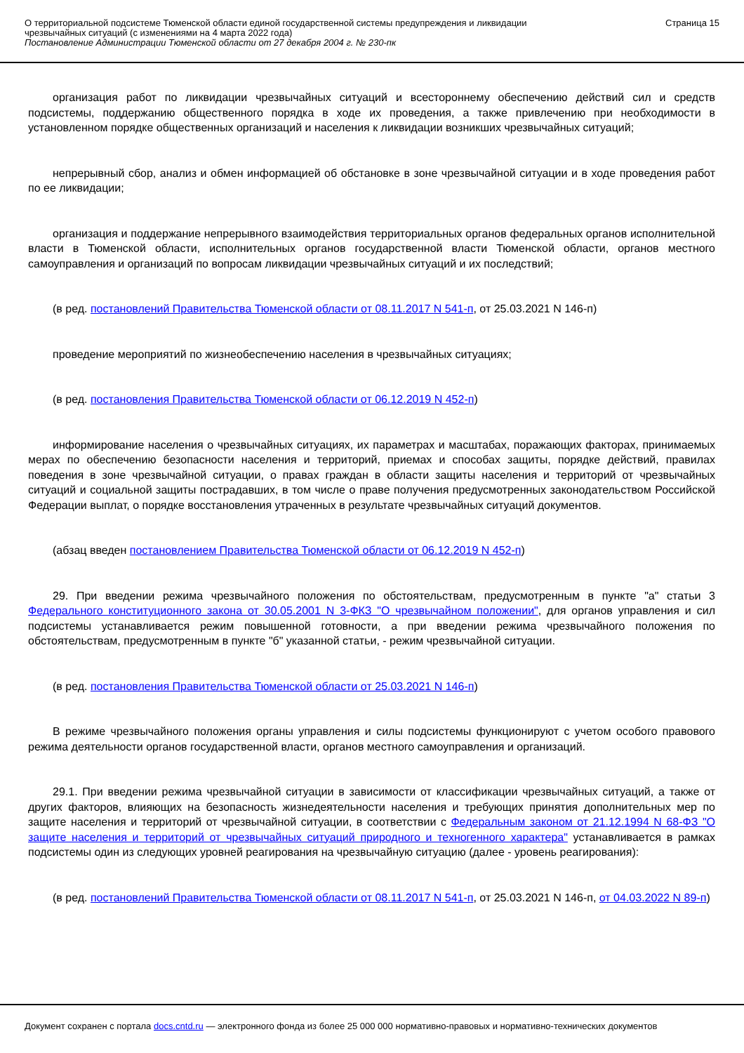О территориальной подсистеме Тюменской области единой государственной системы предупреждения и ликвидации
чрезвычайных ситуаций (с изменениями на 4 марта 2022 года)
Постановление Администрации Тюменской области от 27 декабря 2004 г. № 230-пк
Страница 15
организация работ по ликвидации чрезвычайных ситуаций и всестороннему обеспечению действий сил и средств подсистемы, поддержанию общественного порядка в ходе их проведения, а также привлечению при необходимости в установленном порядке общественных организаций и населения к ликвидации возникших чрезвычайных ситуаций;
непрерывный сбор, анализ и обмен информацией об обстановке в зоне чрезвычайной ситуации и в ходе проведения работ по ее ликвидации;
организация и поддержание непрерывного взаимодействия территориальных органов федеральных органов исполнительной власти в Тюменской области, исполнительных органов государственной власти Тюменской области, органов местного самоуправления и организаций по вопросам ликвидации чрезвычайных ситуаций и их последствий;
(в ред. постановлений Правительства Тюменской области от 08.11.2017 N 541-п, от 25.03.2021 N 146-п)
проведение мероприятий по жизнеобеспечению населения в чрезвычайных ситуациях;
(в ред. постановления Правительства Тюменской области от 06.12.2019 N 452-п)
информирование населения о чрезвычайных ситуациях, их параметрах и масштабах, поражающих факторах, принимаемых мерах по обеспечению безопасности населения и территорий, приемах и способах защиты, порядке действий, правилах поведения в зоне чрезвычайной ситуации, о правах граждан в области защиты населения и территорий от чрезвычайных ситуаций и социальной защиты пострадавших, в том числе о праве получения предусмотренных законодательством Российской Федерации выплат, о порядке восстановления утраченных в результате чрезвычайных ситуаций документов.
(абзац введен постановлением Правительства Тюменской области от 06.12.2019 N 452-п)
29. При введении режима чрезвычайного положения по обстоятельствам, предусмотренным в пункте "а" статьи 3 Федерального конституционного закона от 30.05.2001 N 3-ФКЗ "О чрезвычайном положении", для органов управления и сил подсистемы устанавливается режим повышенной готовности, а при введении режима чрезвычайного положения по обстоятельствам, предусмотренным в пункте "б" указанной статьи, - режим чрезвычайной ситуации.
(в ред. постановления Правительства Тюменской области от 25.03.2021 N 146-п)
В режиме чрезвычайного положения органы управления и силы подсистемы функционируют с учетом особого правового режима деятельности органов государственной власти, органов местного самоуправления и организаций.
29.1. При введении режима чрезвычайной ситуации в зависимости от классификации чрезвычайных ситуаций, а также от других факторов, влияющих на безопасность жизнедеятельности населения и требующих принятия дополнительных мер по защите населения и территорий от чрезвычайной ситуации, в соответствии с Федеральным законом от 21.12.1994 N 68-ФЗ "О защите населения и территорий от чрезвычайных ситуаций природного и техногенного характера" устанавливается в рамках подсистемы один из следующих уровней реагирования на чрезвычайную ситуацию (далее - уровень реагирования):
(в ред. постановлений Правительства Тюменской области от 08.11.2017 N 541-п, от 25.03.2021 N 146-п, от 04.03.2022 N 89-п)
Документ сохранен с портала docs.cntd.ru — электронного фонда из более 25 000 000 нормативно-правовых и нормативно-технических документов